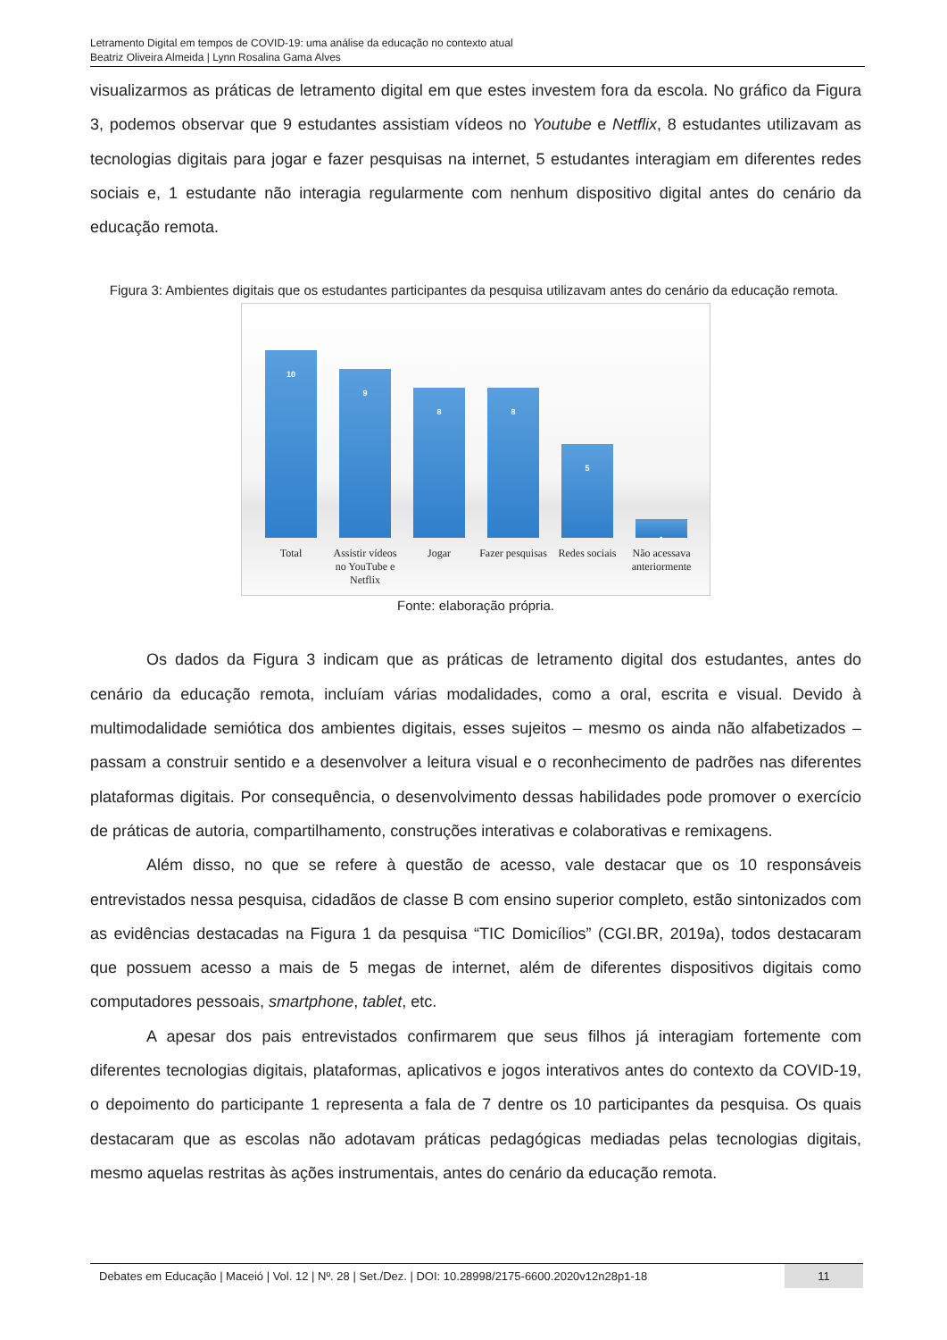Letramento Digital em tempos de COVID-19: uma análise da educação no contexto atual
Beatriz Oliveira Almeida | Lynn Rosalina Gama Alves
visualizarmos as práticas de letramento digital em que estes investem fora da escola. No gráfico da Figura 3, podemos observar que 9 estudantes assistiam vídeos no Youtube e Netflix, 8 estudantes utilizavam as tecnologias digitais para jogar e fazer pesquisas na internet, 5 estudantes interagiam em diferentes redes sociais e, 1 estudante não interagia regularmente com nenhum dispositivo digital antes do cenário da educação remota.
Figura 3: Ambientes digitais que os estudantes participantes da pesquisa utilizavam antes do cenário da educação remota.
10
9
8
8
5
1
Total Assistir vídeos no YouTube e Netflix
Jogar Fazer pesquisas
Redes sociais
Não acessava anteriormente
Fonte: elaboração própria.
Os dados da Figura 3 indicam que as práticas de letramento digital dos estudantes, antes do cenário da educação remota, incluíam várias modalidades, como a oral, escrita e visual. Devido à multimodalidade semiótica dos ambientes digitais, esses sujeitos – mesmo os ainda não alfabetizados – passam a construir sentido e a desenvolver a leitura visual e o reconhecimento de padrões nas diferentes plataformas digitais. Por consequência, o desenvolvimento dessas habilidades pode promover o exercício de práticas de autoria, compartilhamento, construções interativas e colaborativas e remixagens.
Além disso, no que se refere à questão de acesso, vale destacar que os 10 responsáveis entrevistados nessa pesquisa, cidadãos de classe B com ensino superior completo, estão sintonizados com as evidências destacadas na Figura 1 da pesquisa “TIC Domicílios” (CGI.BR, 2019a), todos destacaram que possuem acesso a mais de 5 megas de internet, além de diferentes dispositivos digitais como computadores pessoais, smartphone, tablet, etc.
A apesar dos pais entrevistados confirmarem que seus filhos já interagiam fortemente com diferentes tecnologias digitais, plataformas, aplicativos e jogos interativos antes do contexto da COVID-19, o depoimento do participante 1 representa a fala de 7 dentre os 10 participantes da pesquisa. Os quais destacaram que as escolas não adotavam práticas pedagógicas mediadas pelas tecnologias digitais, mesmo aquelas restritas às ações instrumentais, antes do cenário da educação remota.
Debates em Educação | Maceió | Vol. 12 | Nº. 28 | Set./Dez. | DOI: 10.28998/2175-6600.2020v12n28p1-18 11